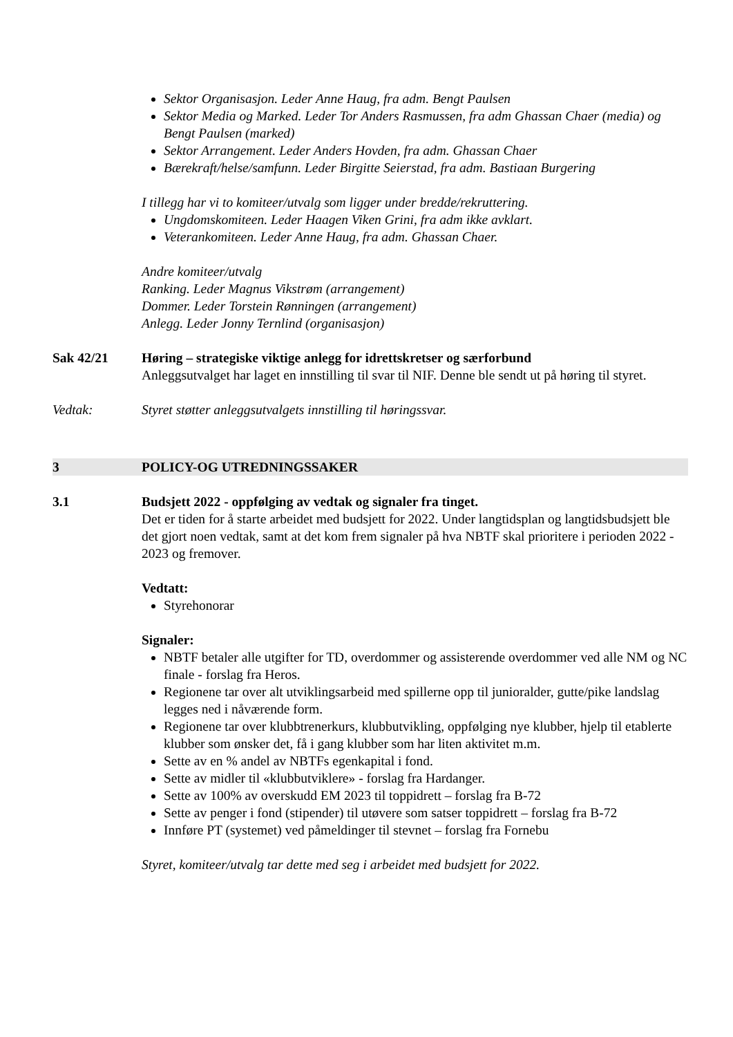Sektor Organisasjon. Leder Anne Haug, fra adm. Bengt Paulsen
Sektor Media og Marked. Leder Tor Anders Rasmussen, fra adm Ghassan Chaer (media) og Bengt Paulsen (marked)
Sektor Arrangement. Leder Anders Hovden, fra adm. Ghassan Chaer
Bærekraft/helse/samfunn. Leder Birgitte Seierstad, fra adm. Bastiaan Burgering
I tillegg har vi to komiteer/utvalg som ligger under bredde/rekruttering.
Ungdomskomiteen. Leder Haagen Viken Grini, fra adm ikke avklart.
Veterankomiteen. Leder Anne Haug, fra adm. Ghassan Chaer.
Andre komiteer/utvalg
Ranking. Leder Magnus Vikstrøm (arrangement)
Dommer. Leder Torstein Rønningen (arrangement)
Anlegg. Leder Jonny Ternlind (organisasjon)
Sak 42/21 Høring – strategiske viktige anlegg for idrettskretser og særforbund
Anleggsutvalget har laget en innstilling til svar til NIF. Denne ble sendt ut på høring til styret.
Vedtak: Styret støtter anleggsutvalgets innstilling til høringssvar.
3 POLICY-OG UTREDNINGSSAKER
3.1 Budsjett 2022 - oppfølging av vedtak og signaler fra tinget.
Det er tiden for å starte arbeidet med budsjett for 2022. Under langtidsplan og langtidsbudsjett ble det gjort noen vedtak, samt at det kom frem signaler på hva NBTF skal prioritere i perioden 2022 - 2023 og fremover.
Vedtatt:
Styrehonorar
Signaler:
NBTF betaler alle utgifter for TD, overdommer og assisterende overdommer ved alle NM og NC finale - forslag fra Heros.
Regionene tar over alt utviklingsarbeid med spillerne opp til junioralder, gutte/pike landslag legges ned i nåværende form.
Regionene tar over klubbtrenerkurs, klubbutvikling, oppfølging nye klubber, hjelp til etablerte klubber som ønsker det, få i gang klubber som har liten aktivitet m.m.
Sette av en % andel av NBTFs egenkapital i fond.
Sette av midler til «klubbutviklere» - forslag fra Hardanger.
Sette av 100% av overskudd EM 2023 til toppidrett – forslag fra B-72
Sette av penger i fond (stipender) til utøvere som satser toppidrett – forslag fra B-72
Innføre PT (systemet) ved påmeldinger til stevnet – forslag fra Fornebu
Styret, komiteer/utvalg tar dette med seg i arbeidet med budsjett for 2022.